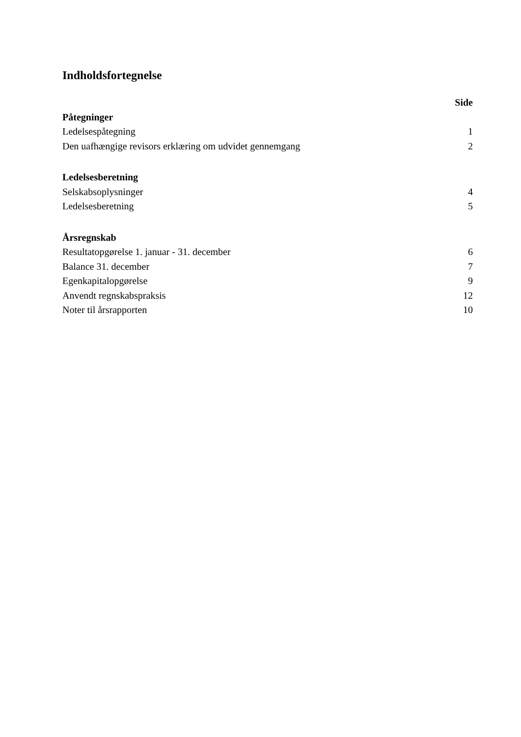Indholdsfortegnelse
| | Side |
| --- | --- |
| Påtegninger | |
| Ledelsespåtegning | 1 |
| Den uafhængige revisors erklæring om udvidet gennemgang | 2 |
| Ledelsesberetning | |
| Selskabsoplysninger | 4 |
| Ledelsesberetning | 5 |
| Årsregnskab | |
| Resultatopgørelse 1. januar - 31. december | 6 |
| Balance 31. december | 7 |
| Egenkapitalopgørelse | 9 |
| Anvendt regnskabspraksis | 12 |
| Noter til årsrapporten | 10 |